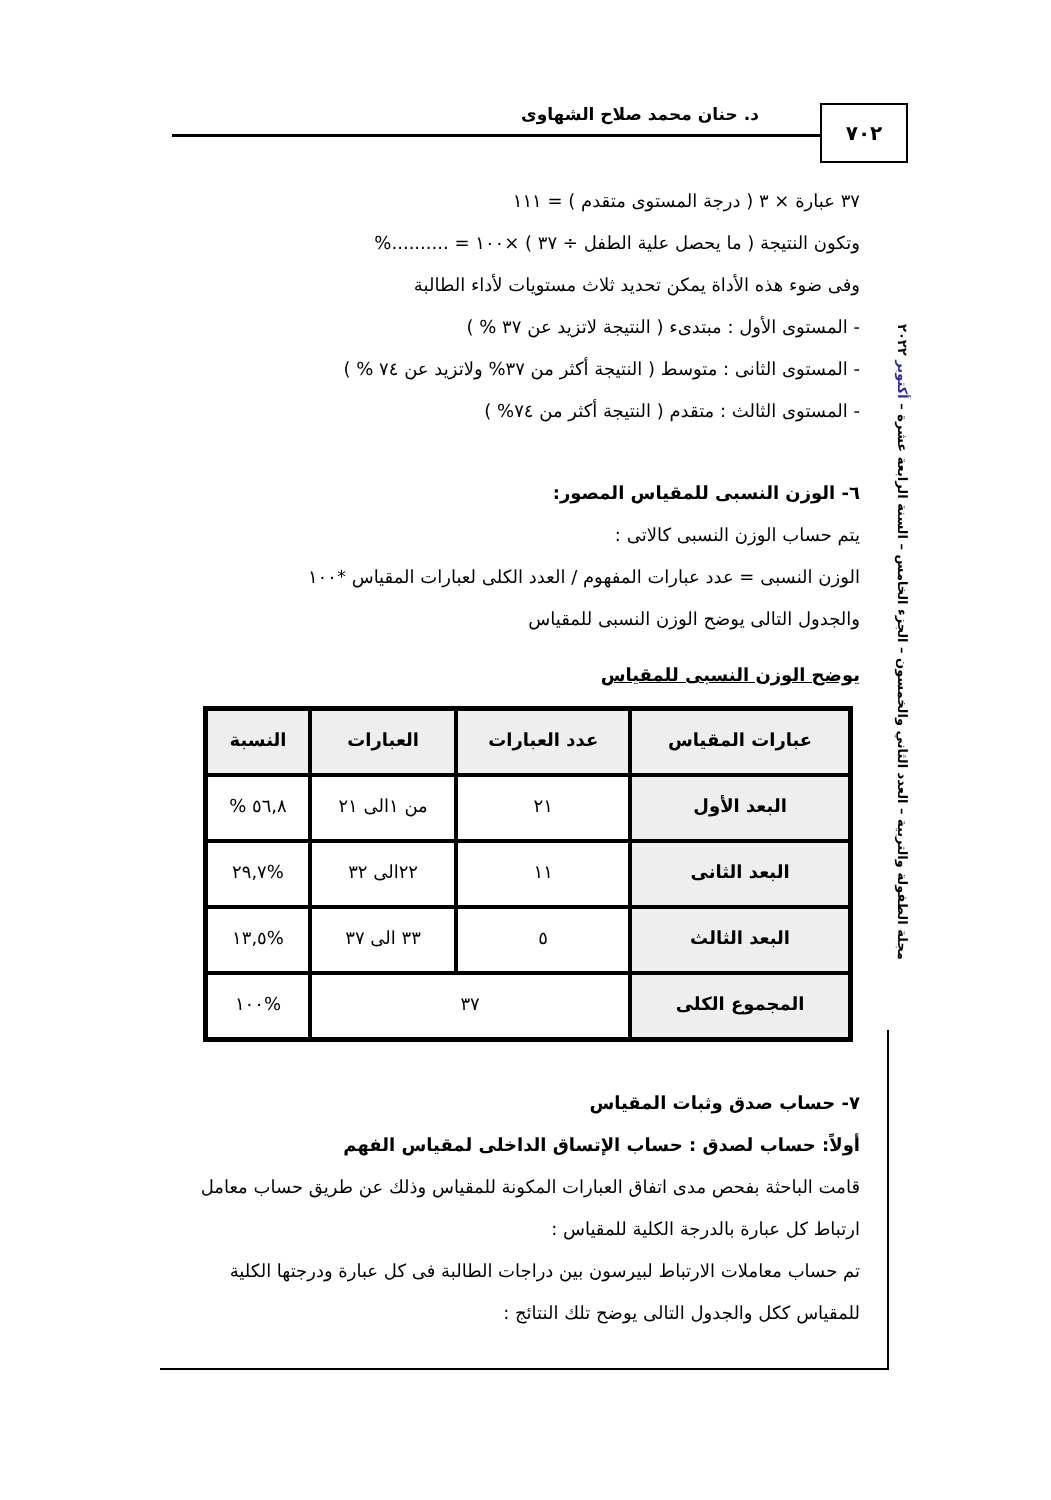د. حنان محمد صلاح الشهاوى ٧٠٢
مجلة الطفولة والتربية – العدد الثاني والخمسون – الجزء الخامس – السنة الرابعة عشرة – أكتوبر ٢٠٢٢
٣٧ عبارة × ٣ ( درجة المستوى متقدم ) = ١١١
وتكون النتيجة ( ما يحصل علية الطفل ÷ ٣٧ ) ×١٠٠ = ..........%
وفى ضوء هذه الأداة يمكن تحديد ثلاث مستويات لأداء الطالبة
- المستوى الأول : مبتدىء ( النتيجة لاتزيد عن ٣٧ % )
- المستوى الثانى : متوسط ( النتيجة أكثر من ٣٧% ولاتزيد عن ٧٤ % )
- المستوى الثالث : متقدم ( النتيجة أكثر من ٧٤% )
٦- الوزن النسبى للمقياس المصور:
يتم حساب الوزن النسبى كالاتى :
الوزن النسبى = عدد عبارات المفهوم / العدد الكلى لعبارات المقياس *١٠٠
والجدول التالى يوضح الوزن النسبى للمقياس
يوضح الوزن النسبى للمقياس
| عبارات المقياس | عدد العبارات | العبارات | النسبة |
| --- | --- | --- | --- |
| البعد الأول | ٢١ | من ١الى ٢١ | ٥٦,٨ % |
| البعد الثانى | ١١ | ٢٢الى ٣٢ | %٢٩,٧ |
| البعد الثالث | ٥ | ٣٣ الى ٣٧ | %١٣,٥ |
| المجموع الكلى | ٣٧ | | %١٠٠ |
٧- حساب صدق وثبات المقياس
أولاً: حساب لصدق : حساب الإتساق الداخلى لمقياس الفهم
قامت الباحثة بفحص مدى اتفاق العبارات المكونة للمقياس وذلك عن طريق حساب معامل ارتباط كل عبارة بالدرجة الكلية للمقياس :
تم حساب معاملات الارتباط لبيرسون بين دراجات الطالبة فى كل عبارة ودرجتها الكلية للمقياس ككل والجدول التالى يوضح تلك النتائج :